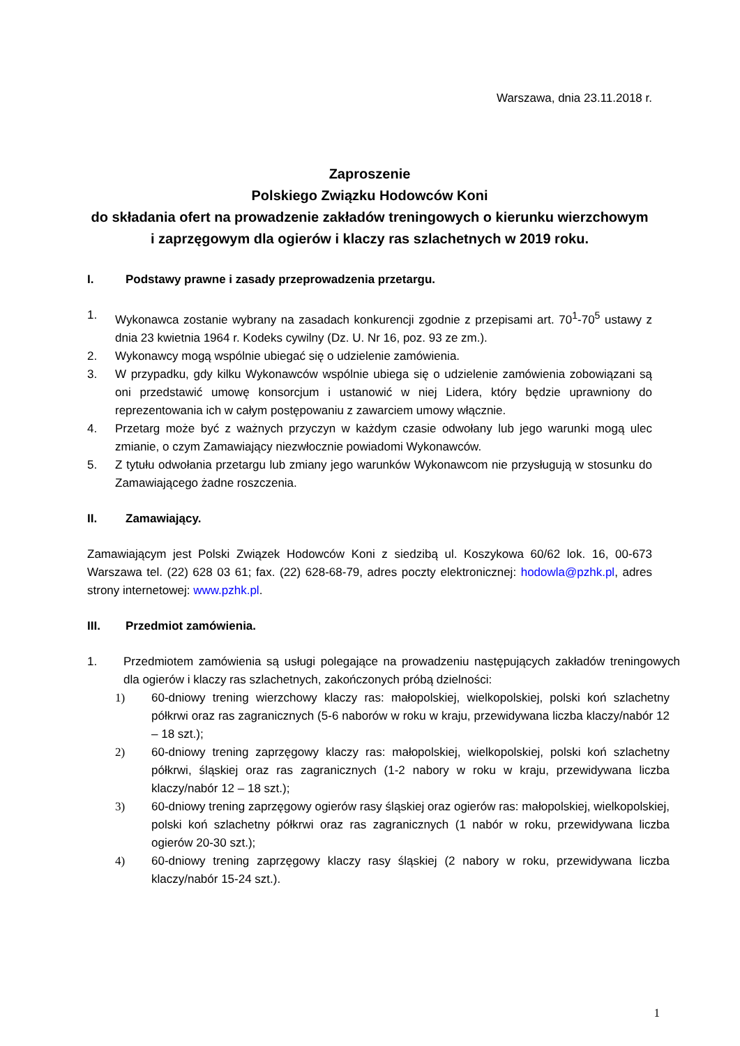Warszawa, dnia 23.11.2018 r.
Zaproszenie
Polskiego Związku Hodowców Koni
do składania ofert na prowadzenie zakładów treningowych o kierunku wierzchowym i zaprzęgowym dla ogierów i klaczy ras szlachetnych w 2019 roku.
I. Podstawy prawne i zasady przeprowadzenia przetargu.
1. Wykonawca zostanie wybrany na zasadach konkurencji zgodnie z przepisami art. 70<sup>1</sup>-70<sup>5</sup> ustawy z dnia 23 kwietnia 1964 r. Kodeks cywilny (Dz. U. Nr 16, poz. 93 ze zm.).
2. Wykonawcy mogą wspólnie ubiegać się o udzielenie zamówienia.
3. W przypadku, gdy kilku Wykonawców wspólnie ubiega się o udzielenie zamówienia zobowiązani są oni przedstawić umowę konsorcjum i ustanowić w niej Lidera, który będzie uprawniony do reprezentowania ich w całym postępowaniu z zawarciem umowy włącznie.
4. Przetarg może być z ważnych przyczyn w każdym czasie odwołany lub jego warunki mogą ulec zmianie, o czym Zamawiający niezwłocznie powiadomi Wykonawców.
5. Z tytułu odwołania przetargu lub zmiany jego warunków Wykonawcom nie przysługują w stosunku do Zamawiającego żadne roszczenia.
II. Zamawiający.
Zamawiającym jest Polski Związek Hodowców Koni z siedzibą ul. Koszykowa 60/62 lok. 16, 00-673 Warszawa tel. (22) 628 03 61; fax. (22) 628-68-79, adres poczty elektronicznej: hodowla@pzhk.pl, adres strony internetowej: www.pzhk.pl.
III. Przedmiot zamówienia.
1. Przedmiotem zamówienia są usługi polegające na prowadzeniu następujących zakładów treningowych dla ogierów i klaczy ras szlachetnych, zakończonych próbą dzielności:
1) 60-dniowy trening wierzchowy klaczy ras: małopolskiej, wielkopolskiej, polski koń szlachetny półkrwi oraz ras zagranicznych (5-6 naborów w roku w kraju, przewidywana liczba klaczy/nabór 12 – 18 szt.);
2) 60-dniowy trening zaprzęgowy klaczy ras: małopolskiej, wielkopolskiej, polski koń szlachetny półkrwi, śląskiej oraz ras zagranicznych (1-2 nabory w roku w kraju, przewidywana liczba klaczy/nabór 12 – 18 szt.);
3) 60-dniowy trening zaprzęgowy ogierów rasy śląskiej oraz ogierów ras: małopolskiej, wielkopolskiej, polski koń szlachetny półkrwi oraz ras zagranicznych (1 nabór w roku, przewidywana liczba ogierów 20-30 szt.);
4) 60-dniowy trening zaprzęgowy klaczy rasy śląskiej (2 nabory w roku, przewidywana liczba klaczy/nabór 15-24 szt.).
1